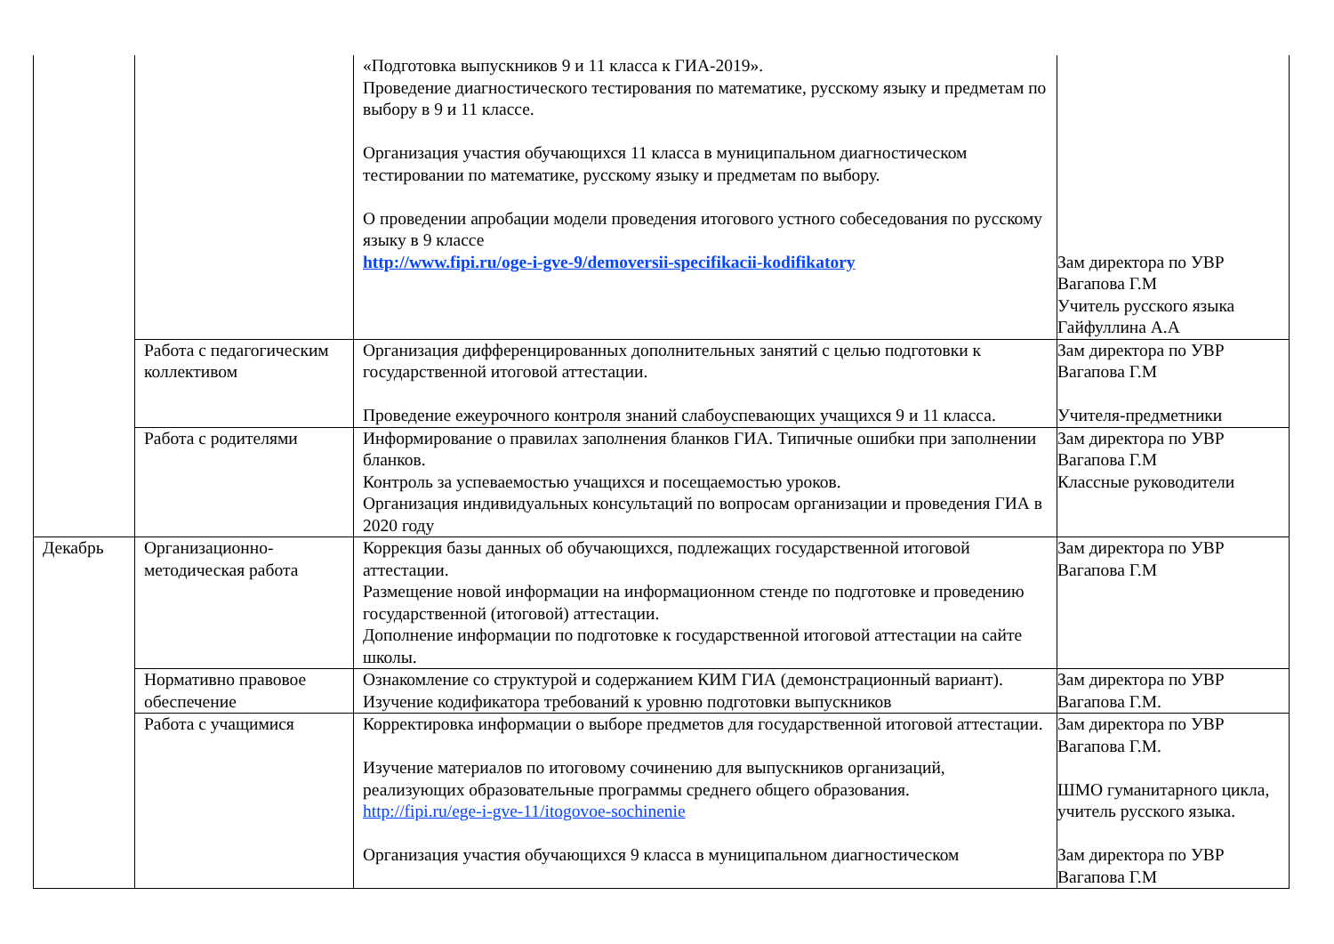| | | «Подготовка выпускников 9 и 11 класса к ГИА-2019». Проведение диагностического тестирования по математике, русскому языку и предметам по выбору в 9 и 11 классе. Организация участия обучающихся 11 класса в муниципальном диагностическом тестировании по математике, русскому языку и предметам по выбору. О проведении апробации модели проведения итогового устного собеседования по русскому языку в 9 классе http://www.fipi.ru/oge-i-gve-9/demoversii-specifikacii-kodifikatory | Зам директора по УВР Вагапова Г.М Учитель русского языка Гайфуллина А.А |
| | Работа с педагогическим коллективом | Организация дифференцированных дополнительных занятий с целью подготовки к государственной итоговой аттестации. Проведение ежеурочного контроля знаний слабоуспевающих учащихся 9 и 11 класса. | Зам директора по УВР Вагапова Г.М Учителя-предметники |
| | Работа с родителями | Информирование о правилах заполнения бланков ГИА. Типичные ошибки при заполнении бланков. Контроль за успеваемостью учащихся и посещаемостью уроков. Организация индивидуальных консультаций по вопросам организации и проведения ГИА в 2020 году | Зам директора по УВР Вагапова Г.М Классные руководители |
| Декабрь | Организационно-методическая работа | Коррекция базы данных об обучающихся, подлежащих государственной итоговой аттестации. Размещение новой информации на информационном стенде по подготовке и проведению государственной (итоговой) аттестации. Дополнение информации по подготовке к государственной итоговой аттестации на сайте школы. | Зам директора по УВР Вагапова Г.М |
| | Нормативно правовое обеспечение | Ознакомление со структурой и содержанием КИМ ГИА (демонстрационный вариант). Изучение кодификатора требований к уровню подготовки выпускников | Зам директора по УВР Вагапова Г.М. |
| | Работа с учащимися | Корректировка информации о выборе предметов для государственной итоговой аттестации. Изучение материалов по итоговому сочинению для выпускников организаций, реализующих образовательные программы среднего общего образования. http://fipi.ru/ege-i-gve-11/itogovoe-sochinenie Организация участия обучающихся 9 класса в муниципальном диагностическом | Зам директора по УВР Вагапова Г.М. ШМО гуманитарного цикла, учитель русского языка. Зам директора по УВР Вагапова Г.М |